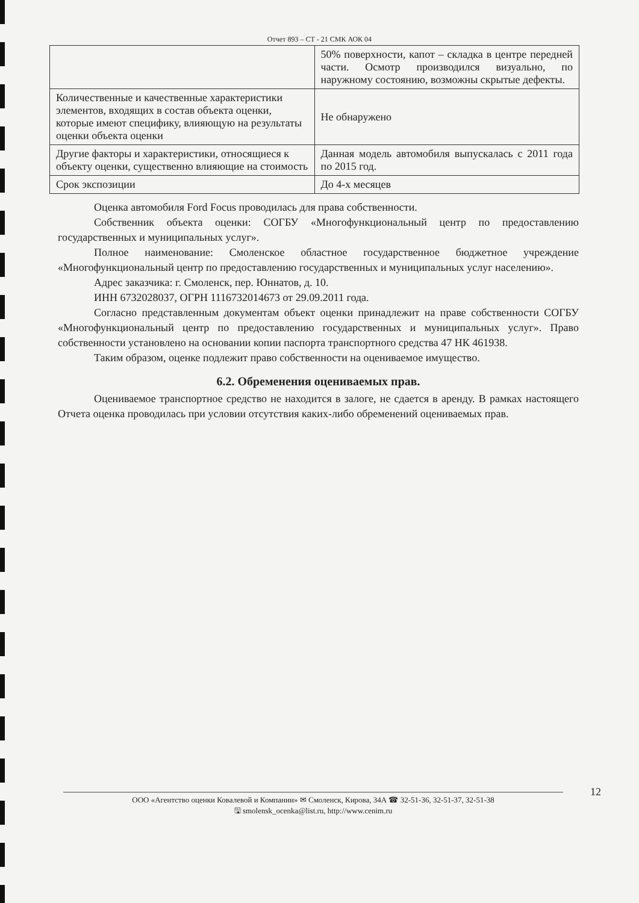Отчет 893 – СТ - 21 СМК АОК 04
| | 50% поверхности, капот – складка в центре передней части. Осмотр производился визуально, по наружному состоянию, возможны скрытые дефекты. |
| Количественные и качественные характеристики элементов, входящих в состав объекта оценки, которые имеют специфику, влияющую на результаты оценки объекта оценки | Не обнаружено |
| Другие факторы и характеристики, относящиеся к объекту оценки, существенно влияющие на стоимость | Данная модель автомобиля выпускалась с 2011 года по 2015 год. |
| Срок экспозиции | До 4-х месяцев |
Оценка автомобиля Ford Focus проводилась для права собственности.
Собственник объекта оценки: СОГБУ «Многофункциональный центр по предоставлению государственных и муниципальных услуг».
Полное наименование: Смоленское областное государственное бюджетное учреждение «Многофункциональный центр по предоставлению государственных и муниципальных услуг населению».
Адрес заказчика: г. Смоленск, пер. Юннатов, д. 10.
ИНН 6732028037, ОГРН 1116732014673 от 29.09.2011 года.
Согласно представленным документам объект оценки принадлежит на праве собственности СОГБУ «Многофункциональный центр по предоставлению государственных и муниципальных услуг». Право собственности установлено на основании копии паспорта транспортного средства 47 НК 461938.
Таким образом, оценке подлежит право собственности на оцениваемое имущество.
6.2. Обременения оцениваемых прав.
Оцениваемое транспортное средство не находится в залоге, не сдается в аренду. В рамках настоящего Отчета оценка проводилась при условии отсутствия каких-либо обременений оцениваемых прав.
12
ООО «Агентство оценки Ковалевой и Компании» ✉ Смоленск, Кирова, 34А ☎ 32-51-36, 32-51-37, 32-51-38
🖫 smolensk_ocenka@list.ru, http://www.cenim.ru